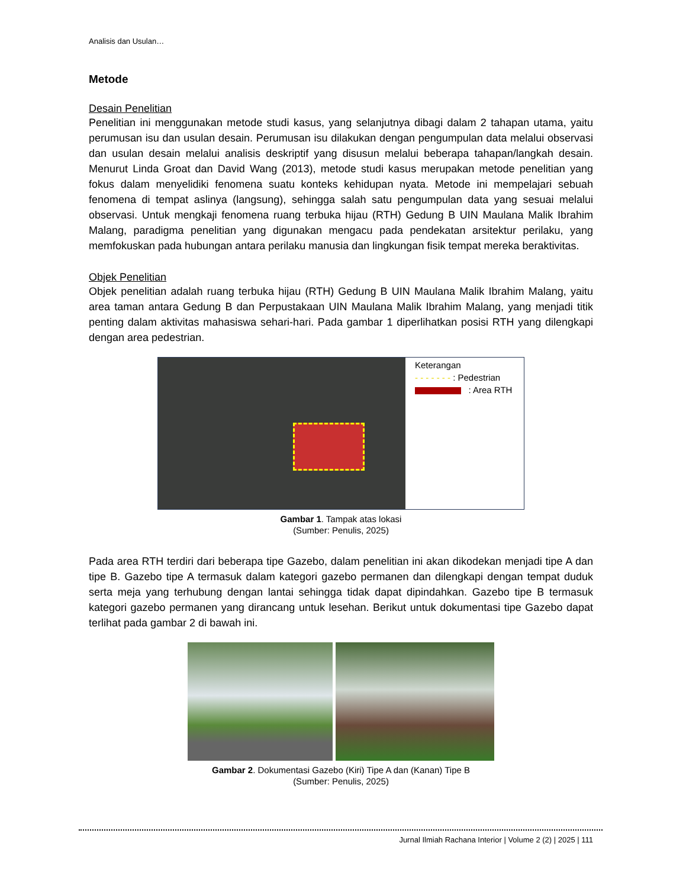Analisis dan Usulan…
Metode
Desain Penelitian
Penelitian ini menggunakan metode studi kasus, yang selanjutnya dibagi dalam 2 tahapan utama, yaitu perumusan isu dan usulan desain. Perumusan isu dilakukan dengan pengumpulan data melalui observasi dan usulan desain melalui analisis deskriptif yang disusun melalui beberapa tahapan/langkah desain. Menurut Linda Groat dan David Wang (2013), metode studi kasus merupakan metode penelitian yang fokus dalam menyelidiki fenomena suatu konteks kehidupan nyata. Metode ini mempelajari sebuah fenomena di tempat aslinya (langsung), sehingga salah satu pengumpulan data yang sesuai melalui observasi. Untuk mengkaji fenomena ruang terbuka hijau (RTH) Gedung B UIN Maulana Malik Ibrahim Malang, paradigma penelitian yang digunakan mengacu pada pendekatan arsitektur perilaku, yang memfokuskan pada hubungan antara perilaku manusia dan lingkungan fisik tempat mereka beraktivitas.
Objek Penelitian
Objek penelitian adalah ruang terbuka hijau (RTH) Gedung B UIN Maulana Malik Ibrahim Malang, yaitu area taman antara Gedung B dan Perpustakaan UIN Maulana Malik Ibrahim Malang, yang menjadi titik penting dalam aktivitas mahasiswa sehari-hari. Pada gambar 1 diperlihatkan posisi RTH yang dilengkapi dengan area pedestrian.
Keterangan
- - - - - - - : Pedestrian
: Area RTH
Gambar 1. Tampak atas lokasi
(Sumber: Penulis, 2025)
Pada area RTH terdiri dari beberapa tipe Gazebo, dalam penelitian ini akan dikodekan menjadi tipe A dan tipe B. Gazebo tipe A termasuk dalam kategori gazebo permanen dan dilengkapi dengan tempat duduk serta meja yang terhubung dengan lantai sehingga tidak dapat dipindahkan. Gazebo tipe B termasuk kategori gazebo permanen yang dirancang untuk lesehan. Berikut untuk dokumentasi tipe Gazebo dapat terlihat pada gambar 2 di bawah ini.
Gambar 2. Dokumentasi Gazebo (Kiri) Tipe A dan (Kanan) Tipe B
(Sumber: Penulis, 2025)
Jurnal Ilmiah Rachana Interior | Volume 2 (2) | 2025 | 111